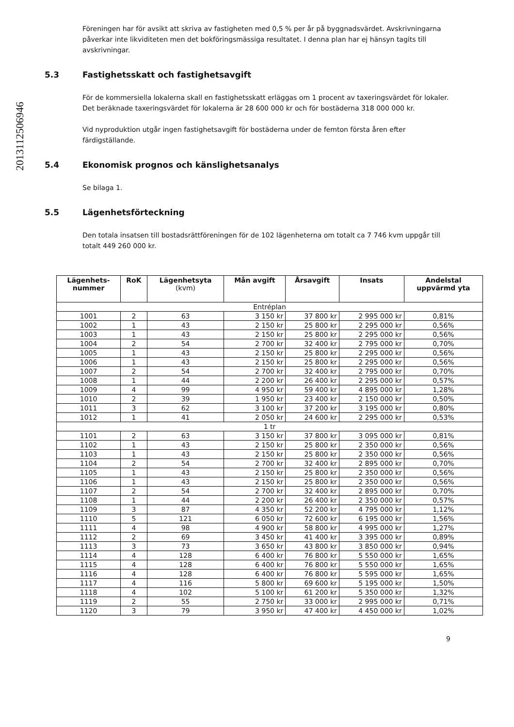2013112506946
Föreningen har för avsikt att skriva av fastigheten med 0,5 % per år på byggnadsvärdet. Avskrivningarna påverkar inte likviditeten men det bokföringsmässiga resultatet. I denna plan har ej hänsyn tagits till avskrivningar.
5.3 Fastighetsskatt och fastighetsavgift
För de kommersiella lokalerna skall en fastighetsskatt erläggas om 1 procent av taxeringsvärdet för lokaler.
Det beräknade taxeringsvärdet för lokalerna är 28 600 000 kr och för bostäderna 318 000 000 kr.
Vid nyproduktion utgår ingen fastighetsavgift för bostäderna under de femton första åren efter färdigställande.
5.4 Ekonomisk prognos och känslighetsanalys
Se bilaga 1.
5.5 Lägenhetsförteckning
Den totala insatsen till bostadsrättföreningen för de 102 lägenheterna om totalt ca 7 746 kvm uppgår till totalt 449 260 000 kr.
| Lägenhets- nummer | RoK | Lägenhetsyta (kvm) | Mån avgift | Årsavgift | Insats | Andelstal uppvärmd yta |
| --- | --- | --- | --- | --- | --- | --- |
| Entréplan | | | | | | |
| 1001 | 2 | 63 | 3 150 kr | 37 800 kr | 2 995 000 kr | 0,81% |
| 1002 | 1 | 43 | 2 150 kr | 25 800 kr | 2 295 000 kr | 0,56% |
| 1003 | 1 | 43 | 2 150 kr | 25 800 kr | 2 295 000 kr | 0,56% |
| 1004 | 2 | 54 | 2 700 kr | 32 400 kr | 2 795 000 kr | 0,70% |
| 1005 | 1 | 43 | 2 150 kr | 25 800 kr | 2 295 000 kr | 0,56% |
| 1006 | 1 | 43 | 2 150 kr | 25 800 kr | 2 295 000 kr | 0,56% |
| 1007 | 2 | 54 | 2 700 kr | 32 400 kr | 2 795 000 kr | 0,70% |
| 1008 | 1 | 44 | 2 200 kr | 26 400 kr | 2 295 000 kr | 0,57% |
| 1009 | 4 | 99 | 4 950 kr | 59 400 kr | 4 895 000 kr | 1,28% |
| 1010 | 2 | 39 | 1 950 kr | 23 400 kr | 2 150 000 kr | 0,50% |
| 1011 | 3 | 62 | 3 100 kr | 37 200 kr | 3 195 000 kr | 0,80% |
| 1012 | 1 | 41 | 2 050 kr | 24 600 kr | 2 295 000 kr | 0,53% |
| 1 tr | | | | | | |
| 1101 | 2 | 63 | 3 150 kr | 37 800 kr | 3 095 000 kr | 0,81% |
| 1102 | 1 | 43 | 2 150 kr | 25 800 kr | 2 350 000 kr | 0,56% |
| 1103 | 1 | 43 | 2 150 kr | 25 800 kr | 2 350 000 kr | 0,56% |
| 1104 | 2 | 54 | 2 700 kr | 32 400 kr | 2 895 000 kr | 0,70% |
| 1105 | 1 | 43 | 2 150 kr | 25 800 kr | 2 350 000 kr | 0,56% |
| 1106 | 1 | 43 | 2 150 kr | 25 800 kr | 2 350 000 kr | 0,56% |
| 1107 | 2 | 54 | 2 700 kr | 32 400 kr | 2 895 000 kr | 0,70% |
| 1108 | 1 | 44 | 2 200 kr | 26 400 kr | 2 350 000 kr | 0,57% |
| 1109 | 3 | 87 | 4 350 kr | 52 200 kr | 4 795 000 kr | 1,12% |
| 1110 | 5 | 121 | 6 050 kr | 72 600 kr | 6 195 000 kr | 1,56% |
| 1111 | 4 | 98 | 4 900 kr | 58 800 kr | 4 995 000 kr | 1,27% |
| 1112 | 2 | 69 | 3 450 kr | 41 400 kr | 3 395 000 kr | 0,89% |
| 1113 | 3 | 73 | 3 650 kr | 43 800 kr | 3 850 000 kr | 0,94% |
| 1114 | 4 | 128 | 6 400 kr | 76 800 kr | 5 550 000 kr | 1,65% |
| 1115 | 4 | 128 | 6 400 kr | 76 800 kr | 5 550 000 kr | 1,65% |
| 1116 | 4 | 128 | 6 400 kr | 76 800 kr | 5 595 000 kr | 1,65% |
| 1117 | 4 | 116 | 5 800 kr | 69 600 kr | 5 195 000 kr | 1,50% |
| 1118 | 4 | 102 | 5 100 kr | 61 200 kr | 5 350 000 kr | 1,32% |
| 1119 | 2 | 55 | 2 750 kr | 33 000 kr | 2 995 000 kr | 0,71% |
| 1120 | 3 | 79 | 3 950 kr | 47 400 kr | 4 450 000 kr | 1,02% |
9